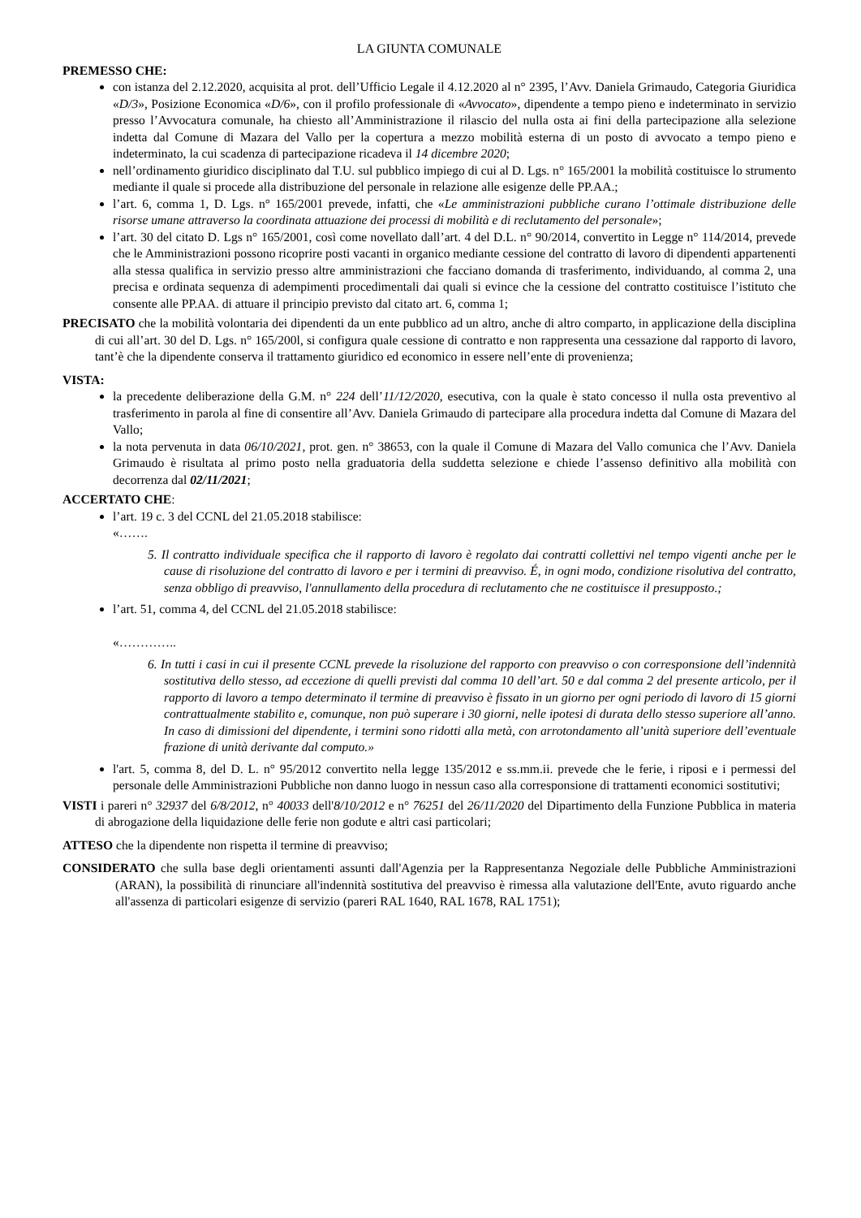LA GIUNTA COMUNALE
PREMESSO CHE:
con istanza del 2.12.2020, acquisita al prot. dell’Ufficio Legale il 4.12.2020 al n° 2395, l’Avv. Daniela Grimaudo, Categoria Giuridica «D/3», Posizione Economica «D/6», con il profilo professionale di «Avvocato», dipendente a tempo pieno e indeterminato in servizio presso l’Avvocatura comunale, ha chiesto all’Amministrazione il rilascio del nulla osta ai fini della partecipazione alla selezione indetta dal Comune di Mazara del Vallo per la copertura a mezzo mobilità esterna di un posto di avvocato a tempo pieno e indeterminato, la cui scadenza di partecipazione ricadeva il 14 dicembre 2020;
nell’ordinamento giuridico disciplinato dal T.U. sul pubblico impiego di cui al D. Lgs. n° 165/2001 la mobilità costituisce lo strumento mediante il quale si procede alla distribuzione del personale in relazione alle esigenze delle PP.AA.;
l’art. 6, comma 1, D. Lgs. n° 165/2001 prevede, infatti, che «Le amministrazioni pubbliche curano l’ottimale distribuzione delle risorse umane attraverso la coordinata attuazione dei processi di mobilità e di reclutamento del personale»;
l’art. 30 del citato D. Lgs n° 165/2001, così come novellato dall’art. 4 del D.L. n° 90/2014, convertito in Legge n° 114/2014, prevede che le Amministrazioni possono ricoprire posti vacanti in organico mediante cessione del contratto di lavoro di dipendenti appartenenti alla stessa qualifica in servizio presso altre amministrazioni che facciano domanda di trasferimento, individuando, al comma 2, una precisa e ordinata sequenza di adempimenti procedimentali dai quali si evince che la cessione del contratto costituisce l’istituto che consente alle PP.AA. di attuare il principio previsto dal citato art. 6, comma 1;
PRECISATO che la mobilità volontaria dei dipendenti da un ente pubblico ad un altro, anche di altro comparto, in applicazione della disciplina di cui all’art. 30 del D. Lgs. n° 165/200l, si configura quale cessione di contratto e non rappresenta una cessazione dal rapporto di lavoro, tant’è che la dipendente conserva il trattamento giuridico ed economico in essere nell’ente di provenienza;
VISTA:
la precedente deliberazione della G.M. n° 224 dell’11/12/2020, esecutiva, con la quale è stato concesso il nulla osta preventivo al trasferimento in parola al fine di consentire all’Avv. Daniela Grimaudo di partecipare alla procedura indetta dal Comune di Mazara del Vallo;
la nota pervenuta in data 06/10/2021, prot. gen. n° 38653, con la quale il Comune di Mazara del Vallo comunica che l’Avv. Daniela Grimaudo è risultata al primo posto nella graduatoria della suddetta selezione e chiede l’assenso definitivo alla mobilità con decorrenza dal 02/11/2021;
ACCERTATO CHE:
l’art. 19 c. 3 del CCNL del 21.05.2018 stabilisce:
«…….
5. Il contratto individuale specifica che il rapporto di lavoro è regolato dai contratti collettivi nel tempo vigenti anche per le cause di risoluzione del contratto di lavoro e per i termini di preavviso. É, in ogni modo, condizione risolutiva del contratto, senza obbligo di preavviso, l'annullamento della procedura di reclutamento che ne costituisce il presupposto.;
l’art. 51, comma 4, del CCNL del 21.05.2018 stabilisce:
«…………..
6. In tutti i casi in cui il presente CCNL prevede la risoluzione del rapporto con preavviso o con corresponsione dell’indennità sostitutiva dello stesso, ad eccezione di quelli previsti dal comma 10 dell’art. 50 e dal comma 2 del presente articolo, per il rapporto di lavoro a tempo determinato il termine di preavviso è fissato in un giorno per ogni periodo di lavoro di 15 giorni contrattualmente stabilito e, comunque, non può superare i 30 giorni, nelle ipotesi di durata dello stesso superiore all’anno. In caso di dimissioni del dipendente, i termini sono ridotti alla metà, con arrotondamento all’unità superiore dell’eventuale frazione di unità derivante dal computo.»
l'art. 5, comma 8, del D. L. n° 95/2012 convertito nella legge 135/2012 e ss.mm.ii. prevede che le ferie, i riposi e i permessi del personale delle Amministrazioni Pubbliche non danno luogo in nessun caso alla corresponsione di trattamenti economici sostitutivi;
VISTI i pareri n° 32937 del 6/8/2012, n° 40033 dell'8/10/2012 e n° 76251 del 26/11/2020 del Dipartimento della Funzione Pubblica in materia di abrogazione della liquidazione delle ferie non godute e altri casi particolari;
ATTESO che la dipendente non rispetta il termine di preavviso;
CONSIDERATO che sulla base degli orientamenti assunti dall'Agenzia per la Rappresentanza Negoziale delle Pubbliche Amministrazioni (ARAN), la possibilità di rinunciare all'indennità sostitutiva del preavviso è rimessa alla valutazione dell'Ente, avuto riguardo anche all'assenza di particolari esigenze di servizio (pareri RAL 1640, RAL 1678, RAL 1751);